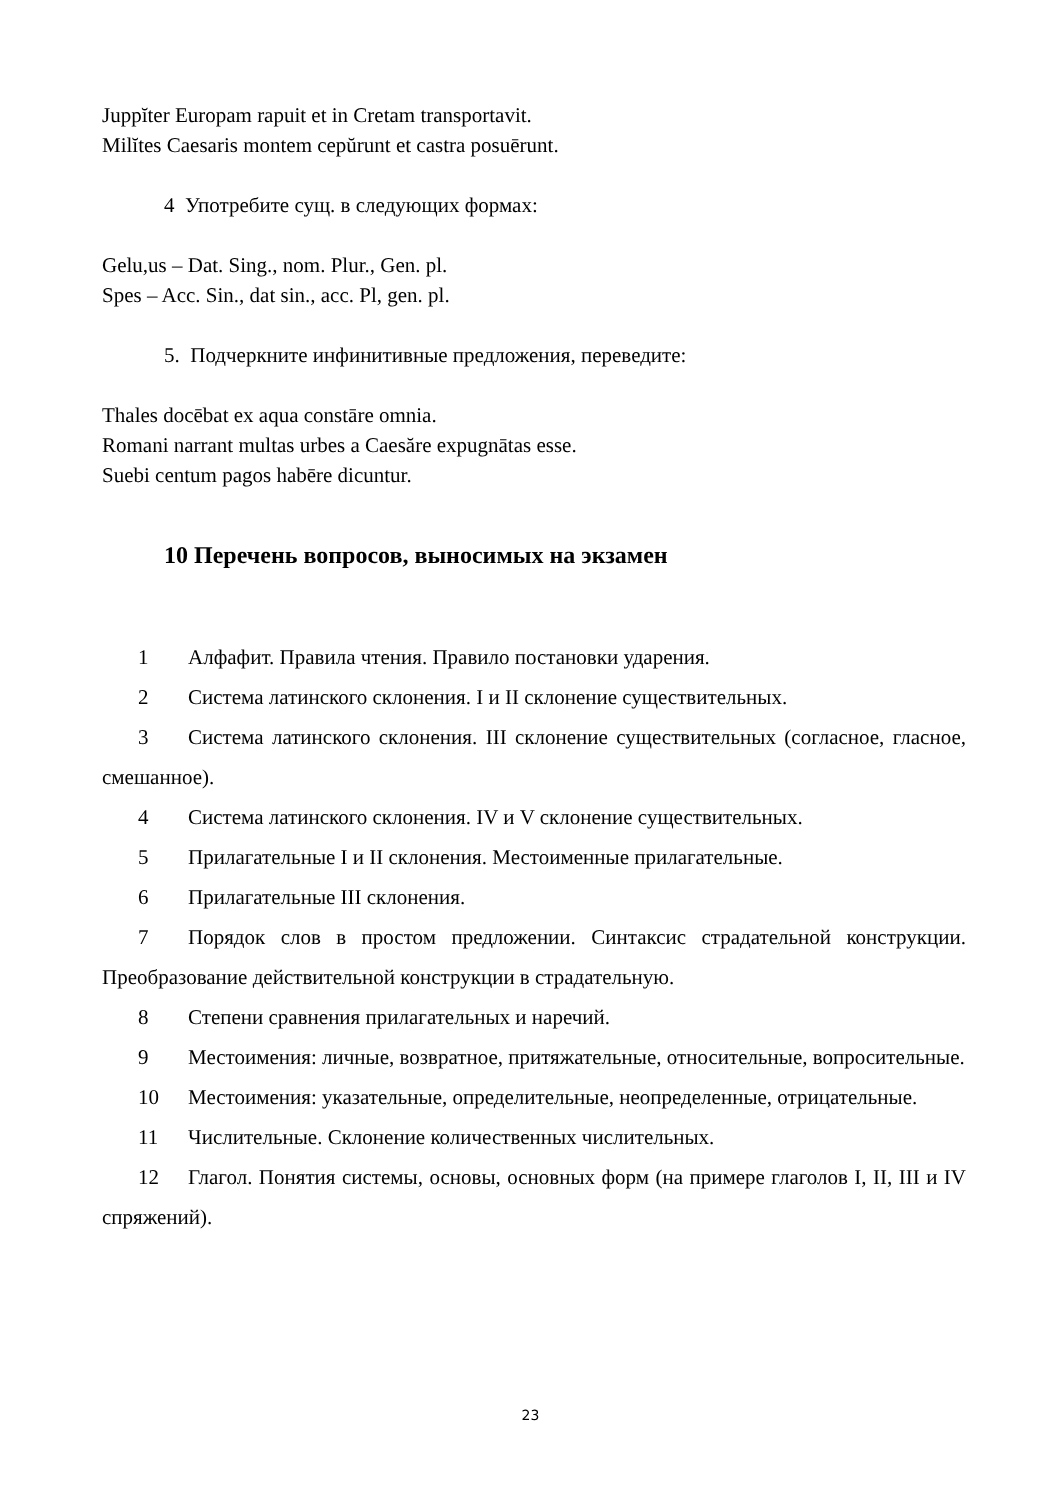Juppĭter Europam rapuit et in Cretam transportavit.
Milĭtes Caesaris montem cepŭrunt et castra posuērunt.
4 Употребите сущ. в следующих формах:
Gelu,us – Dat. Sing., nom. Plur., Gen. pl.
Spes – Acc. Sin., dat sin., acc. Pl, gen. pl.
5. Подчеркните инфинитивные предложения, переведите:
Thales docēbat ex aqua constāre omnia.
Romani narrant multas urbes a Caesăre expugnātas esse.
Suebi centum pagos habēre dicuntur.
10 Перечень вопросов, выносимых на экзамен
1 Алфафит. Правила чтения. Правило постановки ударения.
2 Система латинского склонения. I и II склонение существительных.
3 Система латинского склонения. III склонение существительных (согласное, гласное, смешанное).
4 Система латинского склонения. IV и V склонение существительных.
5 Прилагательные I и II склонения. Местоименные прилагательные.
6 Прилагательные III склонения.
7 Порядок слов в простом предложении. Синтаксис страдательной конструкции. Преобразование действительной конструкции в страдательную.
8 Степени сравнения прилагательных и наречий.
9 Местоимения: личные, возвратное, притяжательные, относительные, вопросительные.
10 Местоимения: указательные, определительные, неопределенные, отрицательные.
11 Числительные. Склонение количественных числительных.
12 Глагол. Понятия системы, основы, основных форм (на примере глаголов I, II, III и IV спряжений).
23